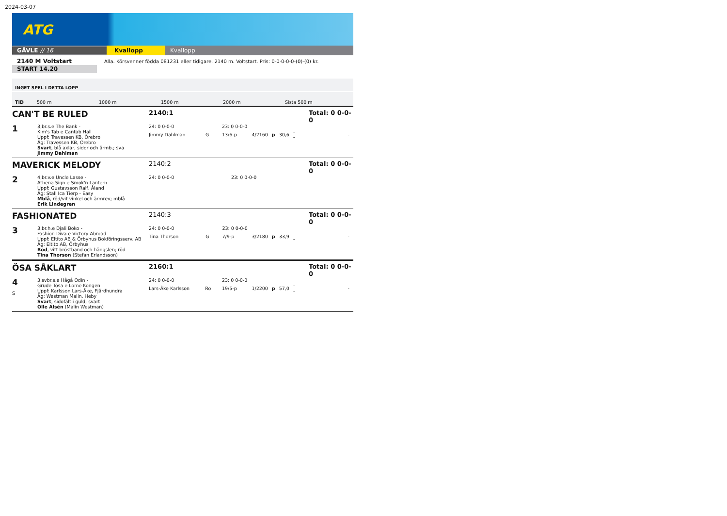2024-03-07
ATG
GÄVLE // 16 Kvallopp Kvallopp
2140 M Voltstart
START 14.20
Alla. Körsvenner födda 081231 eller tidigare. 2140 m. Voltstart. Pris: 0-0-0-0-0-(0)-(0) kr.
INGET SPEL I DETTA LOPP
TID 500 m 1000 m 1500 m 2000 m Sista 500 m
CAN'T BE RULED
2140:1
Total: 0 0-0-0
1
3,br.s.e The Bank -
Kim's Tab e Cantab Hall
Uppf: Travessen KB, Örebro
Äg: Travessen KB, Örebro
Svart, blå axlar, sidor och ärmb.; sva
Jimmy Dahlman
| 24: 0 0-0-0 | | 23: 0 0-0-0 | | | | | |
| Jimmy Dahlman | G | 13/6-p | 4/2160 | p | 30,6 | – – | - |
MAVERICK MELODY
2140:2
Total: 0 0-0-0
2
4,br.v.e Uncle Lasse -
Athena Sign e Smok'n Lantern
Uppf: Gustavsson Ralf, Åland
Äg: Stall Ica Tierp - Easy
Mblå, röd/vit vinkel och ärmrev; mblå
Erik Lindegren
| 24: 0 0-0-0 | | 23: 0 0-0-0 |
FASHIONATED
2140:3
Total: 0 0-0-0
3
3,br.h.e Djali Boko -
Fashion Diva e Victory Abroad
Uppf: Eltito AB & Örbyhus Bokföringsserv. AB
Äg: Eltito AB, Örbyhus
Röd, vitt bröstband och hängslen; röd
Tina Thorson (Stefan Erlandsson)
| 24: 0 0-0-0 | | 23: 0 0-0-0 | | | | | |
| Tina Thorson | G | 7/9-p | 3/2180 | p | 33,9 | – – | - |
ÖSA SÅKLART
2160:1
Total: 0 0-0-0
4
S
3,svbr.s.e Hågå Odin -
Grude Tösa e Lome Kongen
Uppf: Karlsson Lars-Åke, Fjärdhundra
Äg: Westman Malin, Heby
Svart, sidofält i guld; svart
Olle Alsén (Malin Westman)
| 24: 0 0-0-0 | | 23: 0 0-0-0 | | | | | |
| Lars-Åke Karlsson | Ro | 19/5-p | 1/2200 | p | 57,0 | – – | - |